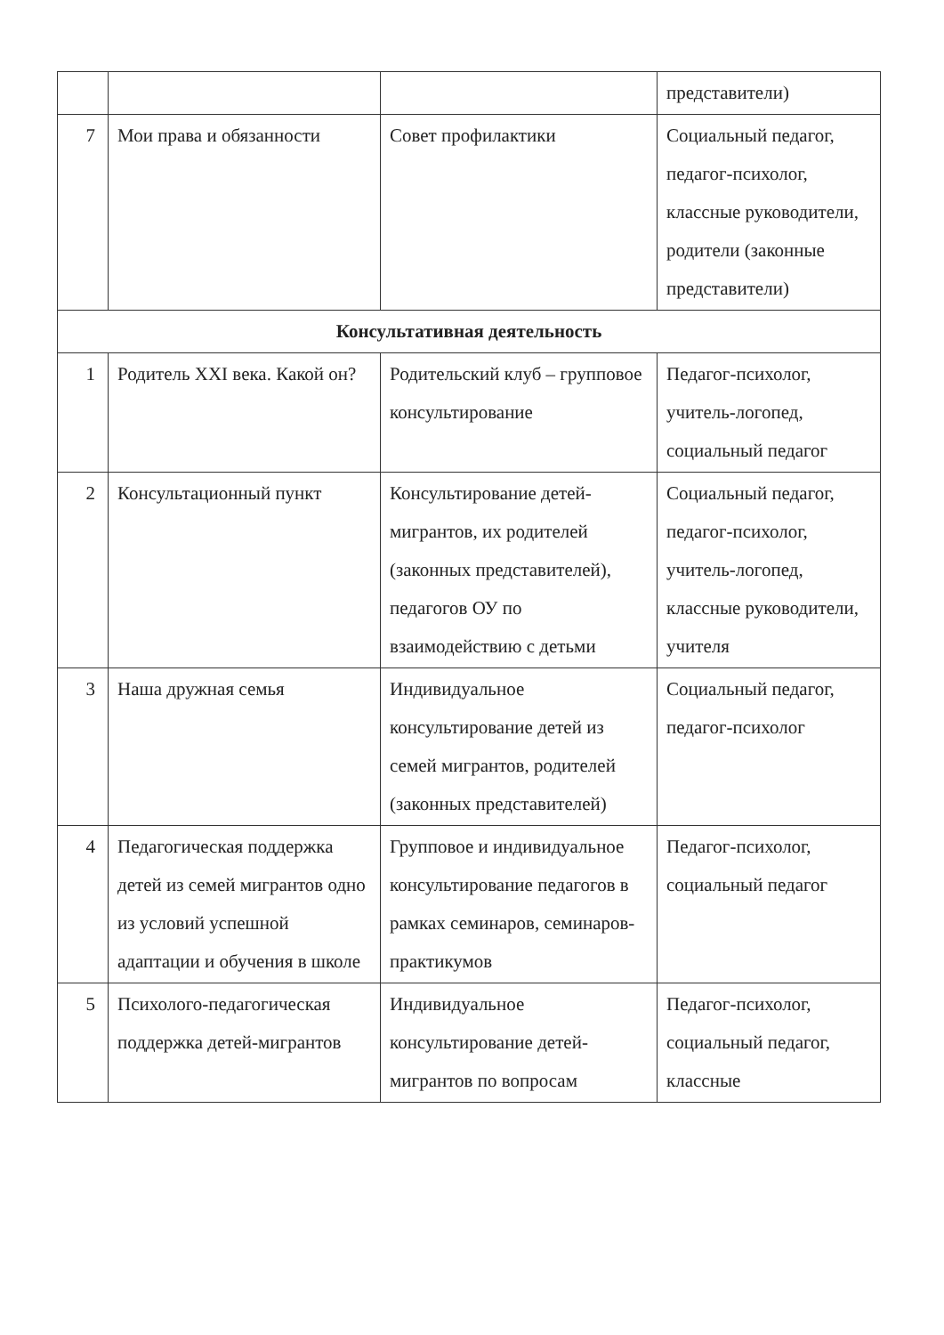| | | | представители) |
| 7 | Мои права и обязанности | Совет профилактики | Социальный педагог, педагог-психолог, классные руководители, родители (законные представители) |
| Консультативная деятельность | | | |
| 1 | Родитель XXI века. Какой он? | Родительский клуб – групповое консультирование | Педагог-психолог, учитель-логопед, социальный педагог |
| 2 | Консультационный пункт | Консультирование детей-мигрантов, их родителей (законных представителей), педагогов ОУ по взаимодействию с детьми | Социальный педагог, педагог-психолог, учитель-логопед, классные руководители, учителя |
| 3 | Наша дружная семья | Индивидуальное консультирование детей из семей мигрантов, родителей (законных представителей) | Социальный педагог, педагог-психолог |
| 4 | Педагогическая поддержка детей из семей мигрантов одно из условий успешной адаптации и обучения в школе | Групповое и индивидуальное консультирование педагогов в рамках семинаров, семинаров-практикумов | Педагог-психолог, социальный педагог |
| 5 | Психолого-педагогическая поддержка детей-мигрантов | Индивидуальное консультирование детей-мигрантов по вопросам | Педагог-психолог, социальный педагог, классные |